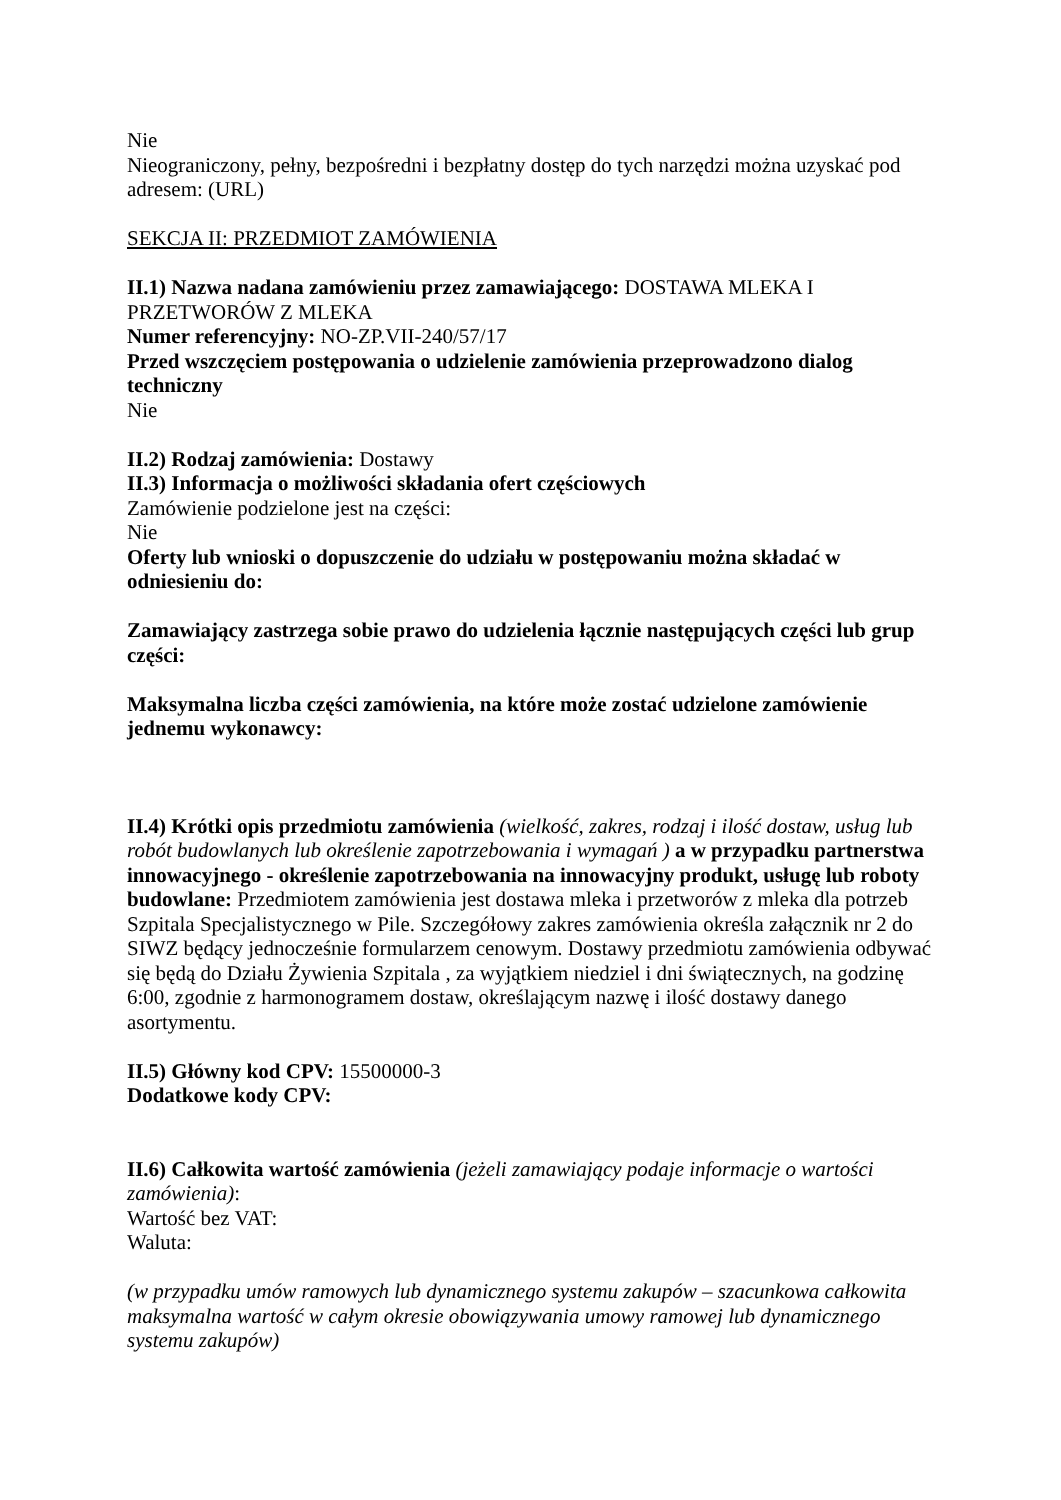Nie
Nieograniczony, pełny, bezpośredni i bezpłatny dostęp do tych narzędzi można uzyskać pod adresem: (URL)
SEKCJA II: PRZEDMIOT ZAMÓWIENIA
II.1) Nazwa nadana zamówieniu przez zamawiającego: DOSTAWA MLEKA I PRZETWORÓW Z MLEKA
Numer referencyjny: NO-ZP.VII-240/57/17
Przed wszczęciem postępowania o udzielenie zamówienia przeprowadzono dialog techniczny
Nie
II.2) Rodzaj zamówienia: Dostawy
II.3) Informacja o możliwości składania ofert częściowych
Zamówienie podzielone jest na części:
Nie
Oferty lub wnioski o dopuszczenie do udziału w postępowaniu można składać w odniesieniu do:
Zamawiający zastrzega sobie prawo do udzielenia łącznie następujących części lub grup części:
Maksymalna liczba części zamówienia, na które może zostać udzielone zamówienie jednemu wykonawcy:
II.4) Krótki opis przedmiotu zamówienia (wielkość, zakres, rodzaj i ilość dostaw, usług lub robót budowlanych lub określenie zapotrzebowania i wymagań ) a w przypadku partnerstwa innowacyjnego - określenie zapotrzebowania na innowacyjny produkt, usługę lub roboty budowlane: Przedmiotem zamówienia jest dostawa mleka i przetworów z mleka dla potrzeb Szpitala Specjalistycznego w Pile. Szczegółowy zakres zamówienia określa załącznik nr 2 do SIWZ będący jednocześnie formularzem cenowym. Dostawy przedmiotu zamówienia odbywać się będą do Działu Żywienia Szpitala , za wyjątkiem niedziel i dni świątecznych, na godzinę 6:00, zgodnie z harmonogramem dostaw, określającym nazwę i ilość dostawy danego asortymentu.
II.5) Główny kod CPV: 15500000-3
Dodatkowe kody CPV:
II.6) Całkowita wartość zamówienia (jeżeli zamawiający podaje informacje o wartości zamówienia):
Wartość bez VAT:
Waluta:
(w przypadku umów ramowych lub dynamicznego systemu zakupów – szacunkowa całkowita maksymalna wartość w całym okresie obowiązywania umowy ramowej lub dynamicznego systemu zakupów)